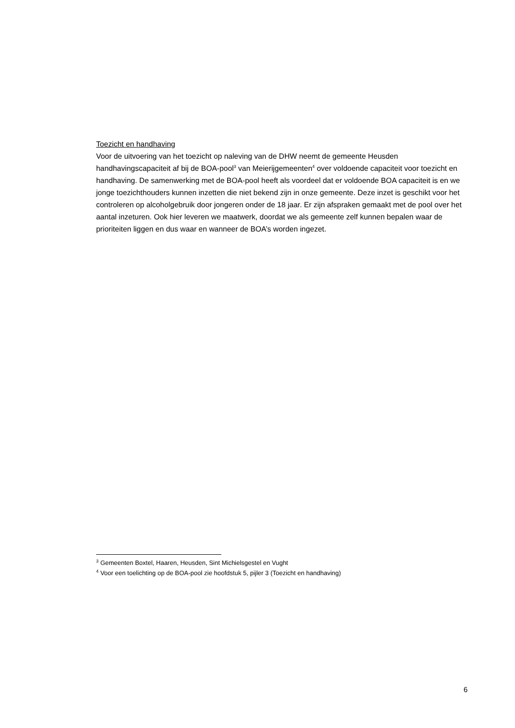Toezicht en handhaving
Voor de uitvoering van het toezicht op naleving van de DHW neemt de gemeente Heusden handhavingscapaciteit af bij de BOA-pool<sup>3</sup> van Meierijgemeenten<sup>4</sup> over voldoende capaciteit voor toezicht en handhaving. De samenwerking met de BOA-pool heeft als voordeel dat er voldoende BOA capaciteit is en we jonge toezichthouders kunnen inzetten die niet bekend zijn in onze gemeente. Deze inzet is geschikt voor het controleren op alcoholgebruik door jongeren onder de 18 jaar. Er zijn afspraken gemaakt met de pool over het aantal inzeturen. Ook hier leveren we maatwerk, doordat we als gemeente zelf kunnen bepalen waar de prioriteiten liggen en dus waar en wanneer de BOA’s worden ingezet.
<sup>3</sup> Gemeenten Boxtel, Haaren, Heusden, Sint Michielsgestel en Vught
<sup>4</sup> Voor een toelichting op de BOA-pool zie hoofdstuk 5, pijler 3 (Toezicht en handhaving)
6